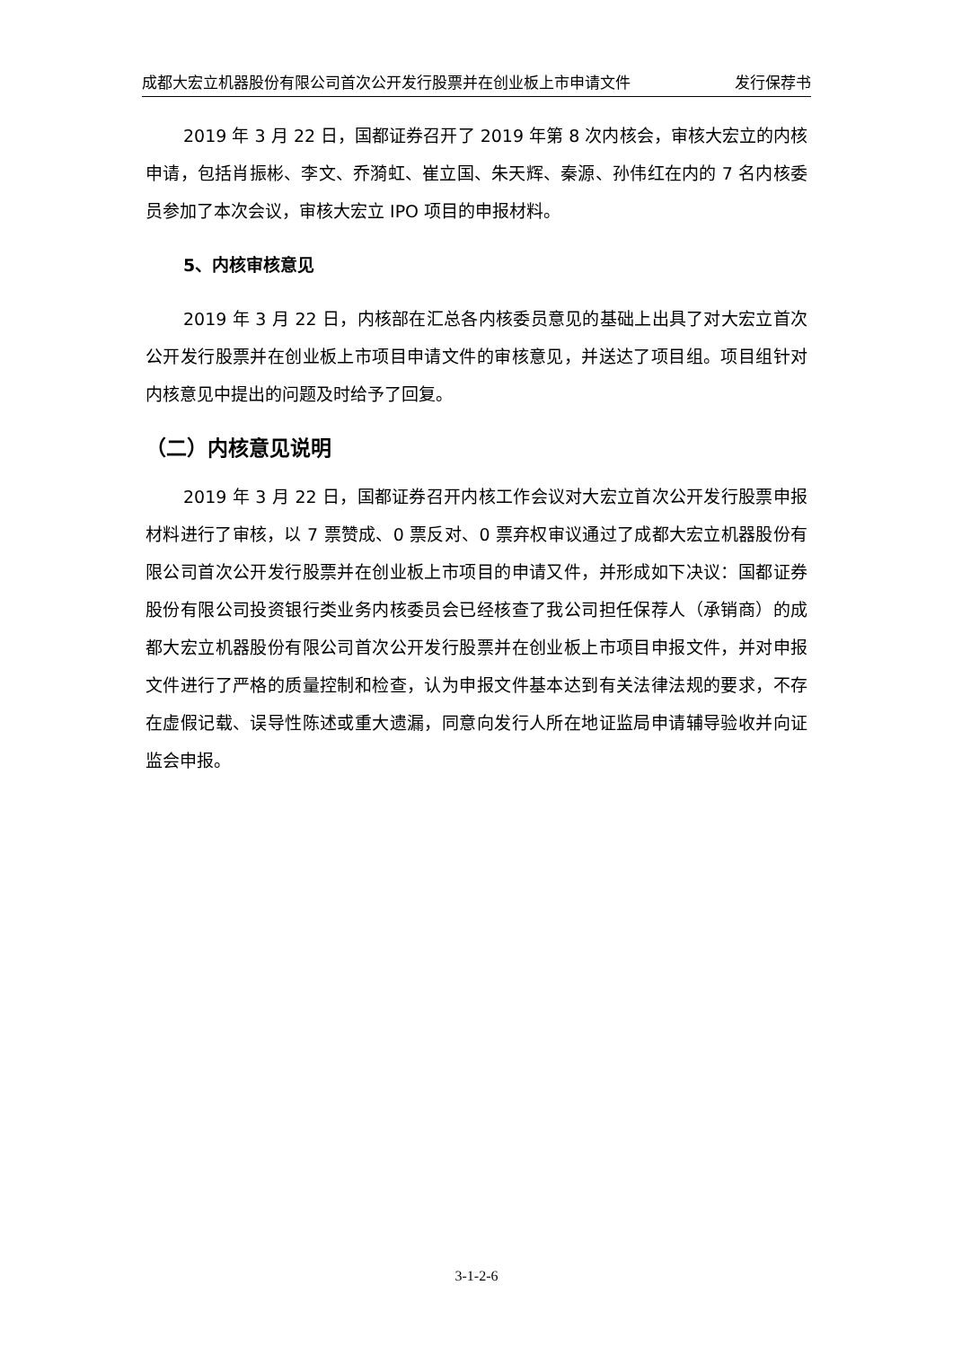成都大宏立机器股份有限公司首次公开发行股票并在创业板上市申请文件 发行保荐书
2019 年 3 月 22 日，国都证券召开了 2019 年第 8 次内核会，审核大宏立的内核申请，包括肖振彬、李文、乔漪虹、崔立国、朱天辉、秦源、孙伟红在内的 7 名内核委员参加了本次会议，审核大宏立 IPO 项目的申报材料。
5、内核审核意见
2019 年 3 月 22 日，内核部在汇总各内核委员意见的基础上出具了对大宏立首次公开发行股票并在创业板上市项目申请文件的审核意见，并送达了项目组。项目组针对内核意见中提出的问题及时给予了回复。
（二）内核意见说明
2019 年 3 月 22 日，国都证券召开内核工作会议对大宏立首次公开发行股票申报材料进行了审核，以 7 票赞成、0 票反对、0 票弃权审议通过了成都大宏立机器股份有限公司首次公开发行股票并在创业板上市项目的申请又件，并形成如下决议：国都证券股份有限公司投资银行类业务内核委员会已经核查了我公司担任保荐人（承销商）的成都大宏立机器股份有限公司首次公开发行股票并在创业板上市项目申报文件，并对申报文件进行了严格的质量控制和检查，认为申报文件基本达到有关法律法规的要求，不存在虚假记载、误导性陈述或重大遗漏，同意向发行人所在地证监局申请辅导验收并向证监会申报。
3-1-2-6